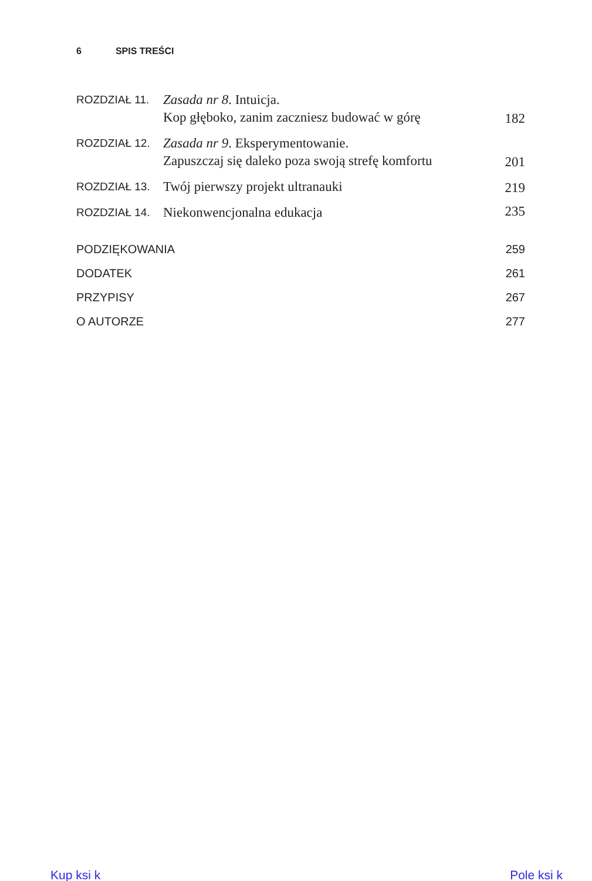6 SPIS TREŚCI
| ROZDZIAŁ 11. | Zasada nr 8 . Intuicja. Kop głęboko, zanim zaczniesz budować w górę | 182 |
| ROZDZIAŁ 12. | Zasada nr 9 . Eksperymentowanie. Zapuszczaj się daleko poza swoją strefę komfortu | 201 |
| ROZDZIAŁ 13. | Twój pierwszy projekt ultranauki | 219 |
| ROZDZIAŁ 14. | Niekonwencjonalna edukacja | 235 |
| PODZIĘKOWANIA | | 259 |
| DODATEK | | 261 |
| PRZYPISY | | 267 |
| O AUTORZE | | 277 |
Kup ksi k Pole ksi k